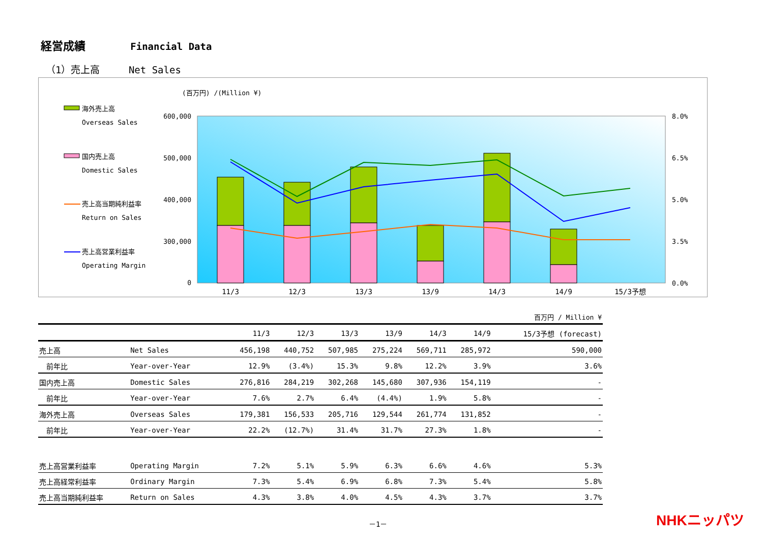経営成績 Financial Data
（1）売上高 Net Sales
(百万円) /(Million ¥)
海外売上高
Overseas Sales
国内売上高
Domestic Sales
売上高当期純利益率
Return on Sales
売上高営業利益率
Operating Margin
600,000
500,000
400,000
300,000
0
8.0%
6.5%
5.0%
3.5%
0.0%
11/3
12/3
13/3
13/9
14/3
14/9
15/3予想
| | | | 百万円 / Million ¥ | | | | | |
| --- | --- | --- | --- | --- | --- | --- | --- | --- |
| | | 11/3 | 12/3 | 13/3 | 13/9 | 14/3 | 14/9 | 15/3予想 (forecast) |
| 売上高 | Net Sales | 456,198 | 440,752 | 507,985 | 275,224 | 569,711 | 285,972 | 590,000 |
| 前年比 | Year-over-Year | 12.9% | (3.4%) | 15.3% | 9.8% | 12.2% | 3.9% | 3.6% |
| 国内売上高 | Domestic Sales | 276,816 | 284,219 | 302,268 | 145,680 | 307,936 | 154,119 | - |
| 前年比 | Year-over-Year | 7.6% | 2.7% | 6.4% | (4.4%) | 1.9% | 5.8% | - |
| 海外売上高 | Overseas Sales | 179,381 | 156,533 | 205,716 | 129,544 | 261,774 | 131,852 | - |
| 前年比 | Year-over-Year | 22.2% | (12.7%) | 31.4% | 31.7% | 27.3% | 1.8% | - |
| 売上高営業利益率 | Operating Margin | 7.2% | 5.1% | 5.9% | 6.3% | 6.6% | 4.6% | 5.3% |
| 売上高経常利益率 | Ordinary Margin | 7.3% | 5.4% | 6.9% | 6.8% | 7.3% | 5.4% | 5.8% |
| 売上高当期純利益率 | Return on Sales | 4.3% | 3.8% | 4.0% | 4.5% | 4.3% | 3.7% | 3.7% |
－1－ NHKニッパツ